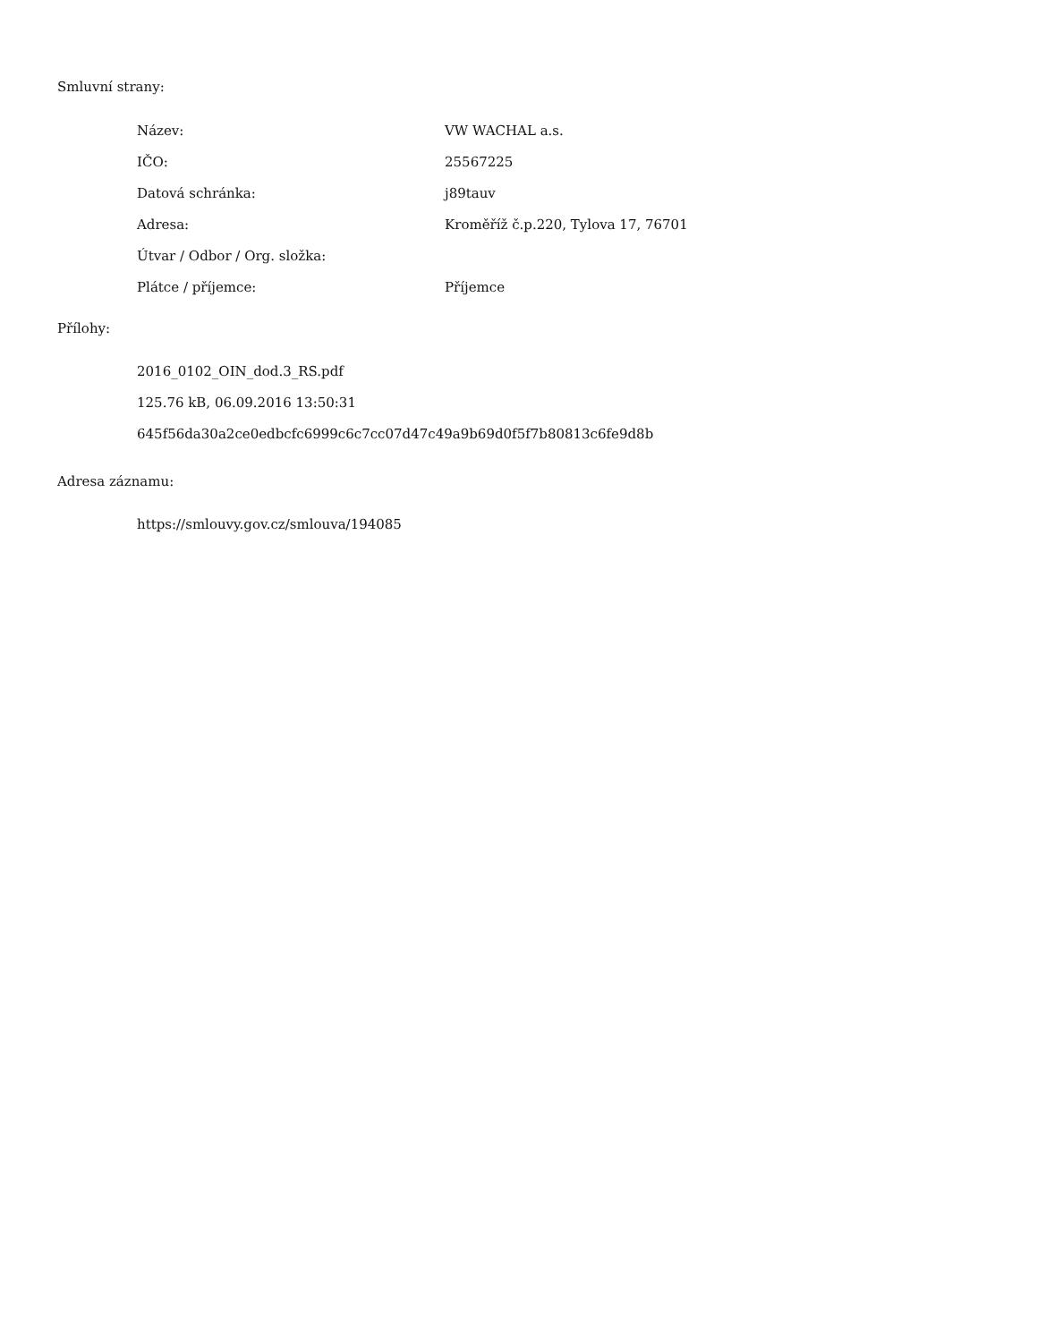Smluvní strany:
| Název: | VW WACHAL a.s. |
| IČO: | 25567225 |
| Datová schránka: | j89tauv |
| Adresa: | Kroměříž č.p.220, Tylova 17, 76701 |
| Útvar / Odbor / Org. složka: | |
| Plátce / příjemce: | Příjemce |
Přílohy:
2016_0102_OIN_dod.3_RS.pdf
125.76 kB, 06.09.2016 13:50:31
645f56da30a2ce0edbcfc6999c6c7cc07d47c49a9b69d0f5f7b80813c6fe9d8b
Adresa záznamu:
https://smlouvy.gov.cz/smlouva/194085